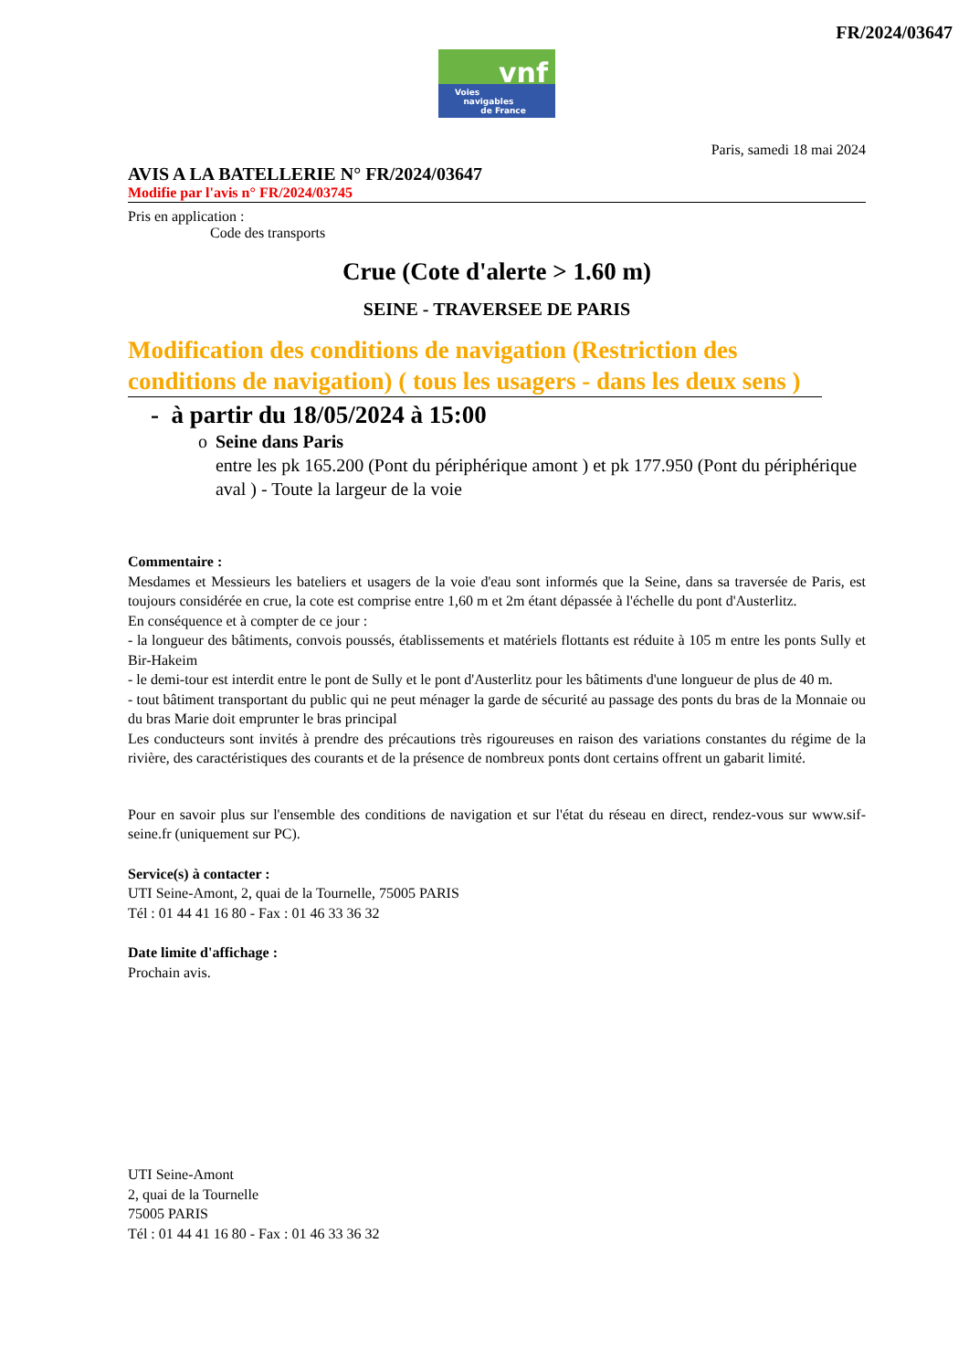FR/2024/03647
vnf
Voies
navigables
de France
Paris, samedi 18 mai 2024
AVIS A LA BATELLERIE N° FR/2024/03647
Modifie par l'avis n° FR/2024/03745
Pris en application :
Code des transports
Crue (Cote d'alerte > 1.60 m)
SEINE - TRAVERSEE DE PARIS
Modification des conditions de navigation (Restriction des conditions de navigation) ( tous les usagers - dans les deux sens )
- à partir du 18/05/2024 à 15:00
o Seine dans Paris
entre les pk 165.200 (Pont du périphérique amont ) et pk 177.950 (Pont du périphérique aval ) - Toute la largeur de la voie
Commentaire :
Mesdames et Messieurs les bateliers et usagers de la voie d'eau sont informés que la Seine, dans sa traversée de Paris, est toujours considérée en crue, la cote est comprise entre 1,60 m et 2m étant dépassée à l'échelle du pont d'Austerlitz.
En conséquence et à compter de ce jour :
- la longueur des bâtiments, convois poussés, établissements et matériels flottants est réduite à 105 m entre les ponts Sully et Bir-Hakeim
- le demi-tour est interdit entre le pont de Sully et le pont d'Austerlitz pour les bâtiments d'une longueur de plus de 40 m.
- tout bâtiment transportant du public qui ne peut ménager la garde de sécurité au passage des ponts du bras de la Monnaie ou du bras Marie doit emprunter le bras principal
Les conducteurs sont invités à prendre des précautions très rigoureuses en raison des variations constantes du régime de la rivière, des caractéristiques des courants et de la présence de nombreux ponts dont certains offrent un gabarit limité.
Pour en savoir plus sur l'ensemble des conditions de navigation et sur l'état du réseau en direct, rendez-vous sur www.sif-seine.fr (uniquement sur PC).
Service(s) à contacter :
UTI Seine-Amont, 2, quai de la Tournelle, 75005 PARIS
Tél : 01 44 41 16 80 - Fax : 01 46 33 36 32
Date limite d'affichage :
Prochain avis.
UTI Seine-Amont
2, quai de la Tournelle
75005 PARIS
Tél : 01 44 41 16 80 - Fax : 01 46 33 36 32